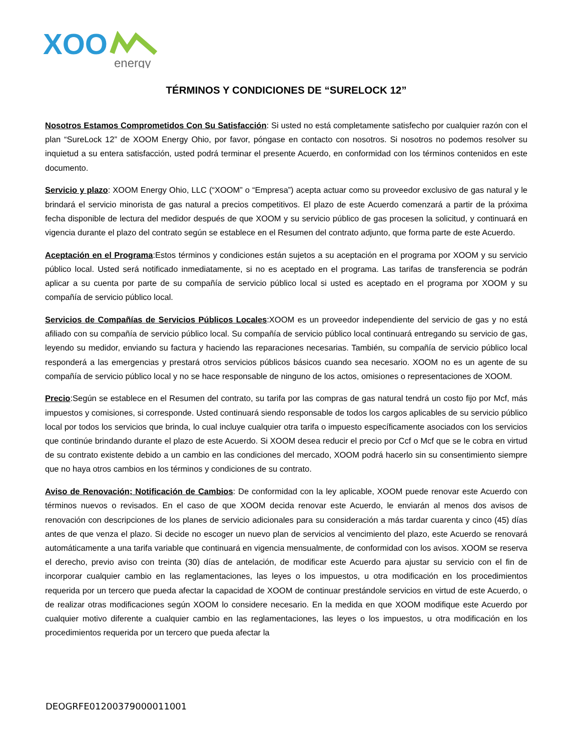XOO
energy
TÉRMINOS Y CONDICIONES DE “SURELOCK 12”
Nosotros Estamos Comprometidos Con Su Satisfacción: Si usted no está completamente satisfecho por cualquier razón con el plan “SureLock 12” de XOOM Energy Ohio, por favor, póngase en contacto con nosotros. Si nosotros no podemos resolver su inquietud a su entera satisfacción, usted podrá terminar el presente Acuerdo, en conformidad con los términos contenidos en este documento.
Servicio y plazo: XOOM Energy Ohio, LLC (“XOOM” o “Empresa”) acepta actuar como su proveedor exclusivo de gas natural y le brindará el servicio minorista de gas natural a precios competitivos. El plazo de este Acuerdo comenzará a partir de la próxima fecha disponible de lectura del medidor después de que XOOM y su servicio público de gas procesen la solicitud, y continuará en vigencia durante el plazo del contrato según se establece en el Resumen del contrato adjunto, que forma parte de este Acuerdo.
Aceptación en el Programa:Estos términos y condiciones están sujetos a su aceptación en el programa por XOOM y su servicio público local. Usted será notificado inmediatamente, si no es aceptado en el programa. Las tarifas de transferencia se podrán aplicar a su cuenta por parte de su compañía de servicio público local si usted es aceptado en el programa por XOOM y su compañía de servicio público local.
Servicios de Compañías de Servicios Públicos Locales:XOOM es un proveedor independiente del servicio de gas y no está afiliado con su compañía de servicio público local. Su compañía de servicio público local continuará entregando su servicio de gas, leyendo su medidor, enviando su factura y haciendo las reparaciones necesarias. También, su compañía de servicio público local responderá a las emergencias y prestará otros servicios públicos básicos cuando sea necesario. XOOM no es un agente de su compañía de servicio público local y no se hace responsable de ninguno de los actos, omisiones o representaciones de XOOM.
Precio:Según se establece en el Resumen del contrato, su tarifa por las compras de gas natural tendrá un costo fijo por Mcf, más impuestos y comisiones, si corresponde. Usted continuará siendo responsable de todos los cargos aplicables de su servicio público local por todos los servicios que brinda, lo cual incluye cualquier otra tarifa o impuesto específicamente asociados con los servicios que continúe brindando durante el plazo de este Acuerdo. Si XOOM desea reducir el precio por Ccf o Mcf que se le cobra en virtud de su contrato existente debido a un cambio en las condiciones del mercado, XOOM podrá hacerlo sin su consentimiento siempre que no haya otros cambios en los términos y condiciones de su contrato.
Aviso de Renovación; Notificación de Cambios: De conformidad con la ley aplicable, XOOM puede renovar este Acuerdo con términos nuevos o revisados. En el caso de que XOOM decida renovar este Acuerdo, le enviarán al menos dos avisos de renovación con descripciones de los planes de servicio adicionales para su consideración a más tardar cuarenta y cinco (45) días antes de que venza el plazo. Si decide no escoger un nuevo plan de servicios al vencimiento del plazo, este Acuerdo se renovará automáticamente a una tarifa variable que continuará en vigencia mensualmente, de conformidad con los avisos. XOOM se reserva el derecho, previo aviso con treinta (30) días de antelación, de modificar este Acuerdo para ajustar su servicio con el fin de incorporar cualquier cambio en las reglamentaciones, las leyes o los impuestos, u otra modificación en los procedimientos requerida por un tercero que pueda afectar la capacidad de XOOM de continuar prestándole servicios en virtud de este Acuerdo, o de realizar otras modificaciones según XOOM lo considere necesario. En la medida en que XOOM modifique este Acuerdo por cualquier motivo diferente a cualquier cambio en las reglamentaciones, las leyes o los impuestos, u otra modificación en los procedimientos requerida por un tercero que pueda afectar la
DEOGRFE01200379000011001